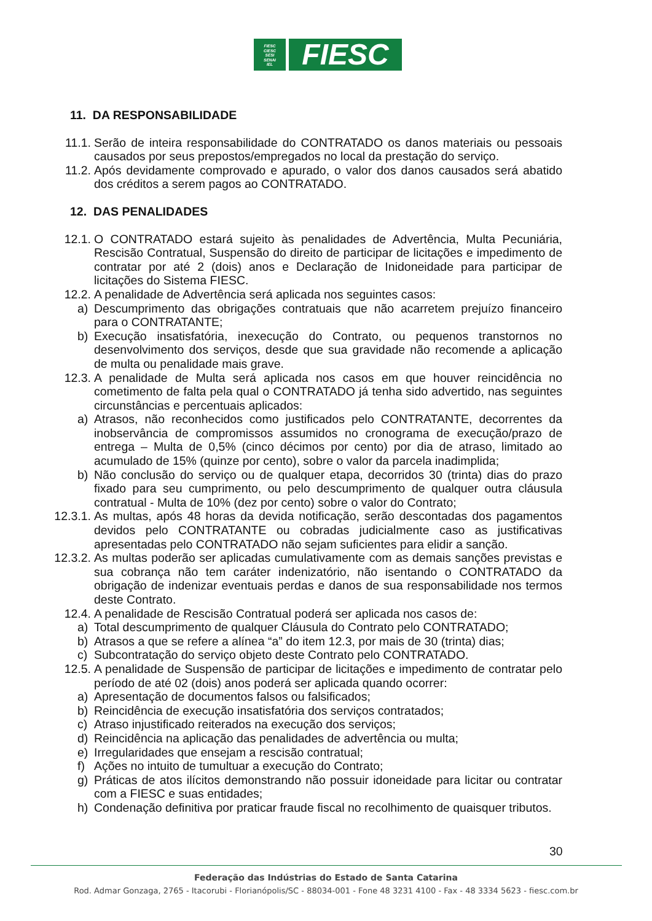FIESC
CIESC
SESI
SENAI
IEL
FIESC
11. DA RESPONSABILIDADE
11.1. Serão de inteira responsabilidade do CONTRATADO os danos materiais ou pessoais causados por seus prepostos/empregados no local da prestação do serviço.
11.2. Após devidamente comprovado e apurado, o valor dos danos causados será abatido dos créditos a serem pagos ao CONTRATADO.
12. DAS PENALIDADES
12.1. O CONTRATADO estará sujeito às penalidades de Advertência, Multa Pecuniária, Rescisão Contratual, Suspensão do direito de participar de licitações e impedimento de contratar por até 2 (dois) anos e Declaração de Inidoneidade para participar de licitações do Sistema FIESC.
12.2. A penalidade de Advertência será aplicada nos seguintes casos:
a) Descumprimento das obrigações contratuais que não acarretem prejuízo financeiro para o CONTRATANTE;
b) Execução insatisfatória, inexecução do Contrato, ou pequenos transtornos no desenvolvimento dos serviços, desde que sua gravidade não recomende a aplicação de multa ou penalidade mais grave.
12.3. A penalidade de Multa será aplicada nos casos em que houver reincidência no cometimento de falta pela qual o CONTRATADO já tenha sido advertido, nas seguintes circunstâncias e percentuais aplicados:
a) Atrasos, não reconhecidos como justificados pelo CONTRATANTE, decorrentes da inobservância de compromissos assumidos no cronograma de execução/prazo de entrega – Multa de 0,5% (cinco décimos por cento) por dia de atraso, limitado ao acumulado de 15% (quinze por cento), sobre o valor da parcela inadimplida;
b) Não conclusão do serviço ou de qualquer etapa, decorridos 30 (trinta) dias do prazo fixado para seu cumprimento, ou pelo descumprimento de qualquer outra cláusula contratual - Multa de 10% (dez por cento) sobre o valor do Contrato;
12.3.1.
As multas, após 48 horas da devida notificação, serão descontadas dos pagamentos devidos pelo CONTRATANTE ou cobradas judicialmente caso as justificativas apresentadas pelo CONTRATADO não sejam suficientes para elidir a sanção.
12.3.2.
As multas poderão ser aplicadas cumulativamente com as demais sanções previstas e sua cobrança não tem caráter indenizatório, não isentando o CONTRATADO da obrigação de indenizar eventuais perdas e danos de sua responsabilidade nos termos deste Contrato.
12.4. A penalidade de Rescisão Contratual poderá ser aplicada nos casos de:
a) Total descumprimento de qualquer Cláusula do Contrato pelo CONTRATADO;
b) Atrasos a que se refere a alínea “a” do item 12.3, por mais de 30 (trinta) dias;
c) Subcontratação do serviço objeto deste Contrato pelo CONTRATADO.
12.5. A penalidade de Suspensão de participar de licitações e impedimento de contratar pelo período de até 02 (dois) anos poderá ser aplicada quando ocorrer:
a) Apresentação de documentos falsos ou falsificados;
b) Reincidência de execução insatisfatória dos serviços contratados;
c) Atraso injustificado reiterados na execução dos serviços;
d) Reincidência na aplicação das penalidades de advertência ou multa;
e) Irregularidades que ensejam a rescisão contratual;
f) Ações no intuito de tumultuar a execução do Contrato;
g) Práticas de atos ilícitos demonstrando não possuir idoneidade para licitar ou contratar com a FIESC e suas entidades;
h) Condenação definitiva por praticar fraude fiscal no recolhimento de quaisquer tributos.
30
Federação das Indústrias do Estado de Santa Catarina
Rod. Admar Gonzaga, 2765 - Itacorubi - Florianópolis/SC - 88034-001 - Fone 48 3231 4100 - Fax - 48 3334 5623 - fiesc.com.br